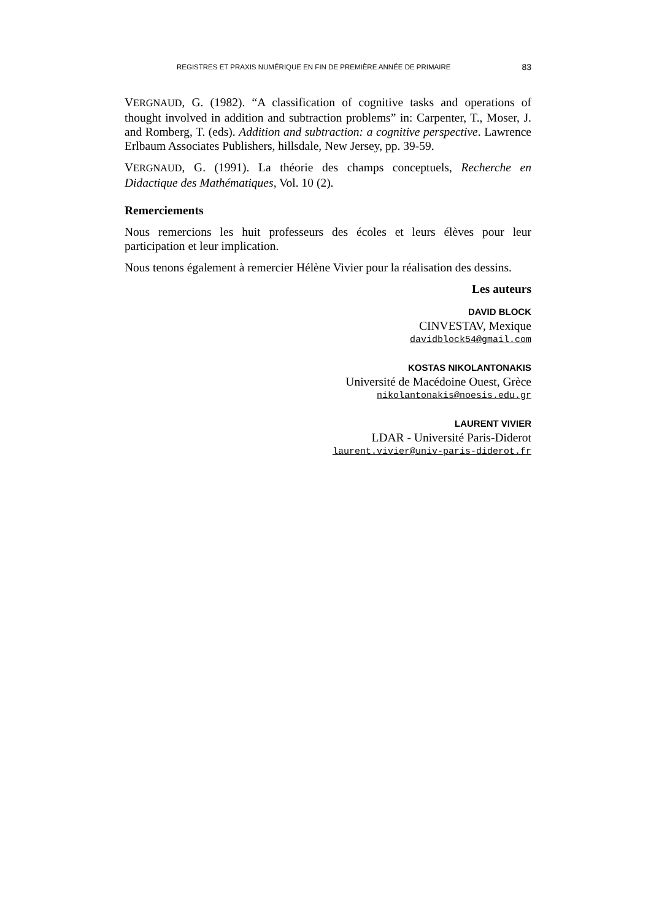REGISTRES ET PRAXIS NUMÉRIQUE EN FIN DE PREMIÈRE ANNÉE DE PRIMAIRE 83
VERGNAUD, G. (1982). “A classification of cognitive tasks and operations of thought involved in addition and subtraction problems” in: Carpenter, T., Moser, J. and Romberg, T. (eds). Addition and subtraction: a cognitive perspective. Lawrence Erlbaum Associates Publishers, hillsdale, New Jersey, pp. 39-59.
VERGNAUD, G. (1991). La théorie des champs conceptuels, Recherche en Didactique des Mathématiques, Vol. 10 (2).
Remerciements
Nous remercions les huit professeurs des écoles et leurs élèves pour leur participation et leur implication.
Nous tenons également à remercier Hélène Vivier pour la réalisation des dessins.
Les auteurs
DAVID BLOCK
CINVESTAV, Mexique
davidblock54@gmail.com
KOSTAS NIKOLANTONAKIS
Université de Macédoine Ouest, Grèce
nikolantonakis@noesis.edu.gr
LAURENT VIVIER
LDAR - Université Paris-Diderot
laurent.vivier@univ-paris-diderot.fr